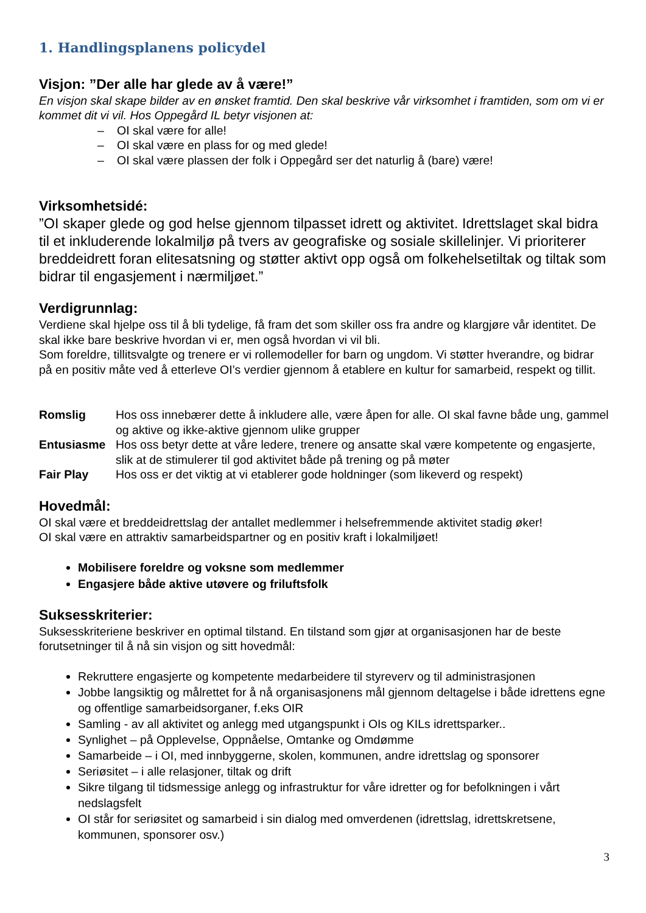1. Handlingsplanens policydel
Visjon: ”Der alle har glede av å være!”
En visjon skal skape bilder av en ønsket framtid. Den skal beskrive vår virksomhet i framtiden, som om vi er kommet dit vi vil. Hos Oppegård IL betyr visjonen at:
– OI skal være for alle!
– OI skal være en plass for og med glede!
– OI skal være plassen der folk i Oppegård ser det naturlig å (bare) være!
Virksomhetsidé:
”OI skaper glede og god helse gjennom tilpasset idrett og aktivitet. Idrettslaget skal bidra til et inkluderende lokalmiljø på tvers av geografiske og sosiale skillelinjer. Vi prioriterer breddeidrett foran elitesatsning og støtter aktivt opp også om folkehelsetiltak og tiltak som bidrar til engasjement i nærmiljøet.”
Verdigrunnlag:
Verdiene skal hjelpe oss til å bli tydelige, få fram det som skiller oss fra andre og klargjøre vår identitet. De skal ikke bare beskrive hvordan vi er, men også hvordan vi vil bli.
Som foreldre, tillitsvalgte og trenere er vi rollemodeller for barn og ungdom. Vi støtter hverandre, og bidrar på en positiv måte ved å etterleve OI’s verdier gjennom å etablere en kultur for samarbeid, respekt og tillit.
| Romslig | Hos oss innebærer dette å inkludere alle, være åpen for alle. OI skal favne både ung, gammel og aktive og ikke-aktive gjennom ulike grupper |
| Entusiasme | Hos oss betyr dette at våre ledere, trenere og ansatte skal være kompetente og engasjerte, slik at de stimulerer til god aktivitet både på trening og på møter |
| Fair Play | Hos oss er det viktig at vi etablerer gode holdninger (som likeverd og respekt) |
Hovedmål:
OI skal være et breddeidrettslag der antallet medlemmer i helsefremmende aktivitet stadig øker!
OI skal være en attraktiv samarbeidspartner og en positiv kraft i lokalmiljøet!
Mobilisere foreldre og voksne som medlemmer
Engasjere både aktive utøvere og friluftsfolk
Suksesskriterier:
Suksesskriteriene beskriver en optimal tilstand. En tilstand som gjør at organisasjonen har de beste forutsetninger til å nå sin visjon og sitt hovedmål:
Rekruttere engasjerte og kompetente medarbeidere til styreverv og til administrasjonen
Jobbe langsiktig og målrettet for å nå organisasjonens mål gjennom deltagelse i både idrettens egne og offentlige samarbeidsorganer, f.eks OIR
Samling - av all aktivitet og anlegg med utgangspunkt i OIs og KILs idrettsparker..
Synlighet – på Opplevelse, Oppnåelse, Omtanke og Omdømme
Samarbeide – i OI, med innbyggerne, skolen, kommunen, andre idrettslag og sponsorer
Seriøsitet – i alle relasjoner, tiltak og drift
Sikre tilgang til tidsmessige anlegg og infrastruktur for våre idretter og for befolkningen i vårt nedslagsfelt
OI står for seriøsitet og samarbeid i sin dialog med omverdenen (idrettslag, idrettskretsene, kommunen, sponsorer osv.)
3